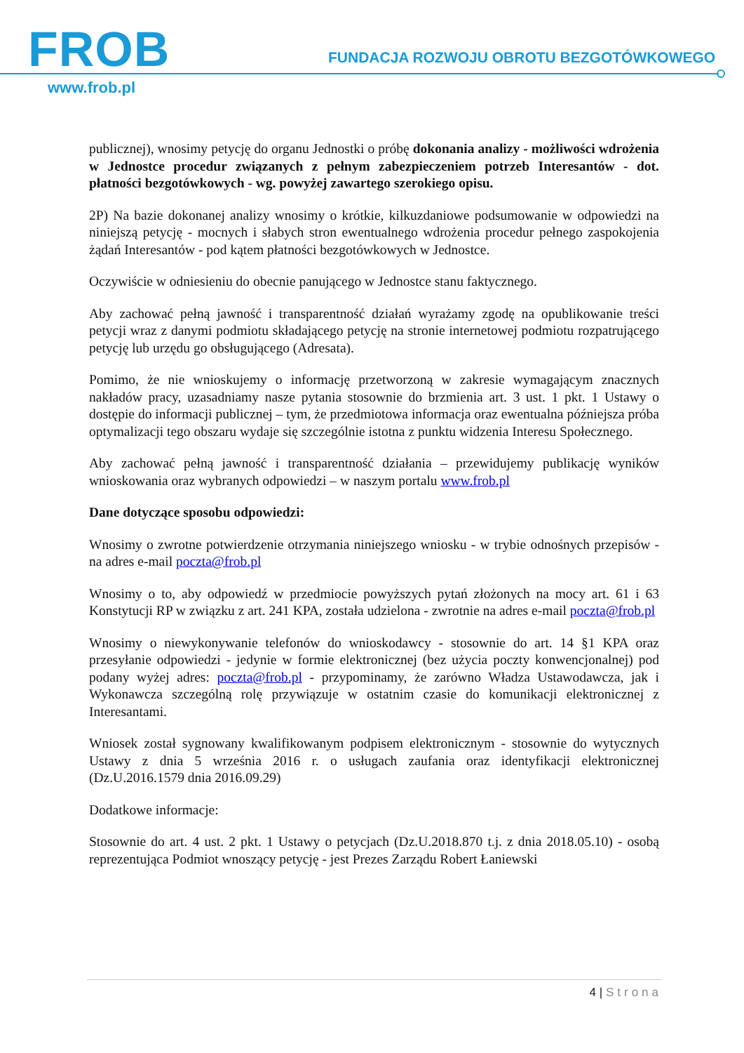FROB
FUNDACJA ROZWOJU OBROTU BEZGOTÓWKOWEGO
www.frob.pl
publicznej), wnosimy petycję do organu Jednostki o próbę dokonania analizy - możliwości wdrożenia w Jednostce procedur związanych z pełnym zabezpieczeniem potrzeb Interesantów - dot. płatności bezgotówkowych - wg. powyżej zawartego szerokiego opisu.
2P) Na bazie dokonanej analizy wnosimy o krótkie, kilkuzdaniowe podsumowanie w odpowiedzi na niniejszą petycję - mocnych i słabych stron ewentualnego wdrożenia procedur pełnego zaspokojenia żądań Interesantów - pod kątem płatności bezgotówkowych w Jednostce.
Oczywiście w odniesieniu do obecnie panującego w Jednostce stanu faktycznego.
Aby zachować pełną jawność i transparentność działań wyrażamy zgodę na opublikowanie treści petycji wraz z danymi podmiotu składającego petycję na stronie internetowej podmiotu rozpatrującego petycję lub urzędu go obsługującego (Adresata).
Pomimo, że nie wnioskujemy o informację przetworzoną w zakresie wymagającym znacznych nakładów pracy, uzasadniamy nasze pytania stosownie do brzmienia art. 3 ust. 1 pkt. 1 Ustawy o dostępie do informacji publicznej – tym, że przedmiotowa informacja oraz ewentualna późniejsza próba optymalizacji tego obszaru wydaje się szczególnie istotna z punktu widzenia Interesu Społecznego.
Aby zachować pełną jawność i transparentność działania – przewidujemy publikację wyników wnioskowania oraz wybranych odpowiedzi – w naszym portalu www.frob.pl
Dane dotyczące sposobu odpowiedzi:
Wnosimy o zwrotne potwierdzenie otrzymania niniejszego wniosku - w trybie odnośnych przepisów - na adres e-mail poczta@frob.pl
Wnosimy o to, aby odpowiedź w przedmiocie powyższych pytań złożonych na mocy art. 61 i 63 Konstytucji RP w związku z art. 241 KPA, została udzielona - zwrotnie na adres e-mail poczta@frob.pl
Wnosimy o niewykonywanie telefonów do wnioskodawcy - stosownie do art. 14 §1 KPA oraz przesyłanie odpowiedzi - jedynie w formie elektronicznej (bez użycia poczty konwencjonalnej) pod podany wyżej adres: poczta@frob.pl - przypominamy, że zarówno Władza Ustawodawcza, jak i Wykonawcza szczególną rolę przywiązuje w ostatnim czasie do komunikacji elektronicznej z Interesantami.
Wniosek został sygnowany kwalifikowanym podpisem elektronicznym - stosownie do wytycznych Ustawy z dnia 5 września 2016 r. o usługach zaufania oraz identyfikacji elektronicznej (Dz.U.2016.1579 dnia 2016.09.29)
Dodatkowe informacje:
Stosownie do art. 4 ust. 2 pkt. 1 Ustawy o petycjach (Dz.U.2018.870 t.j. z dnia 2018.05.10) - osobą reprezentująca Podmiot wnoszący petycję - jest Prezes Zarządu Robert Łaniewski
4 | Strona